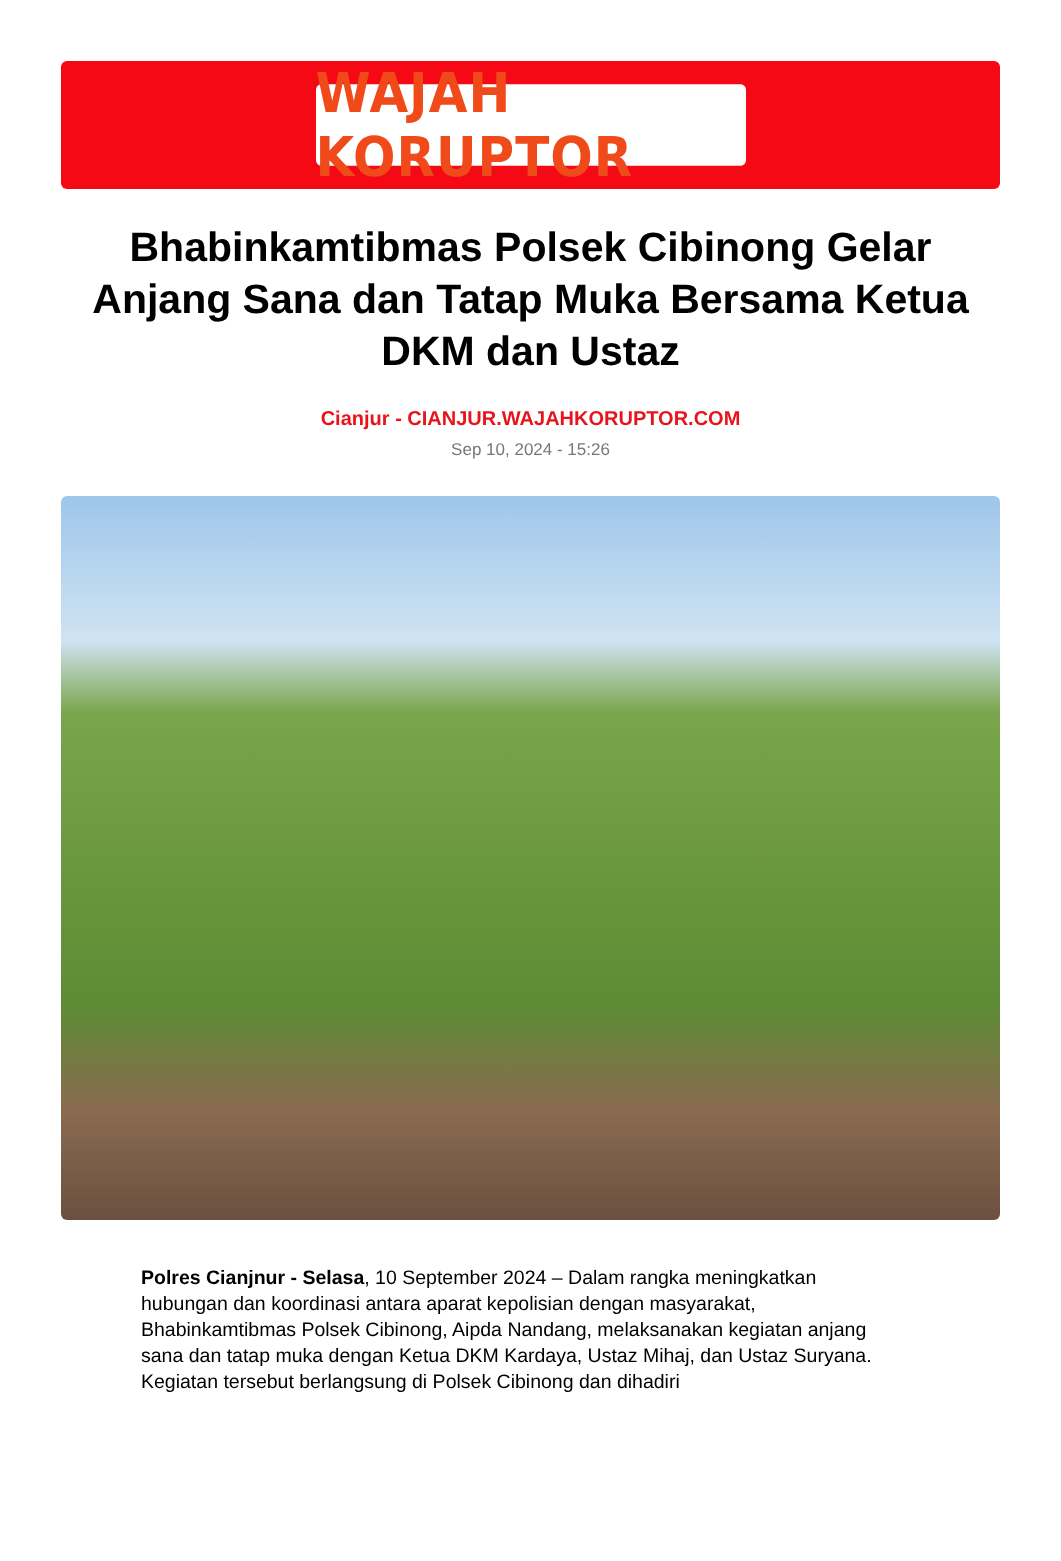WAJAH KORUPTOR
Bhabinkamtibmas Polsek Cibinong Gelar Anjang Sana dan Tatap Muka Bersama Ketua DKM dan Ustaz
Cianjur - CIANJUR.WAJAHKORUPTOR.COM
Sep 10, 2024 - 15:26
Polres Cianjnur - Selasa, 10 September 2024 – Dalam rangka meningkatkan hubungan dan koordinasi antara aparat kepolisian dengan masyarakat, Bhabinkamtibmas Polsek Cibinong, Aipda Nandang, melaksanakan kegiatan anjang sana dan tatap muka dengan Ketua DKM Kardaya, Ustaz Mihaj, dan Ustaz Suryana. Kegiatan tersebut berlangsung di Polsek Cibinong dan dihadiri